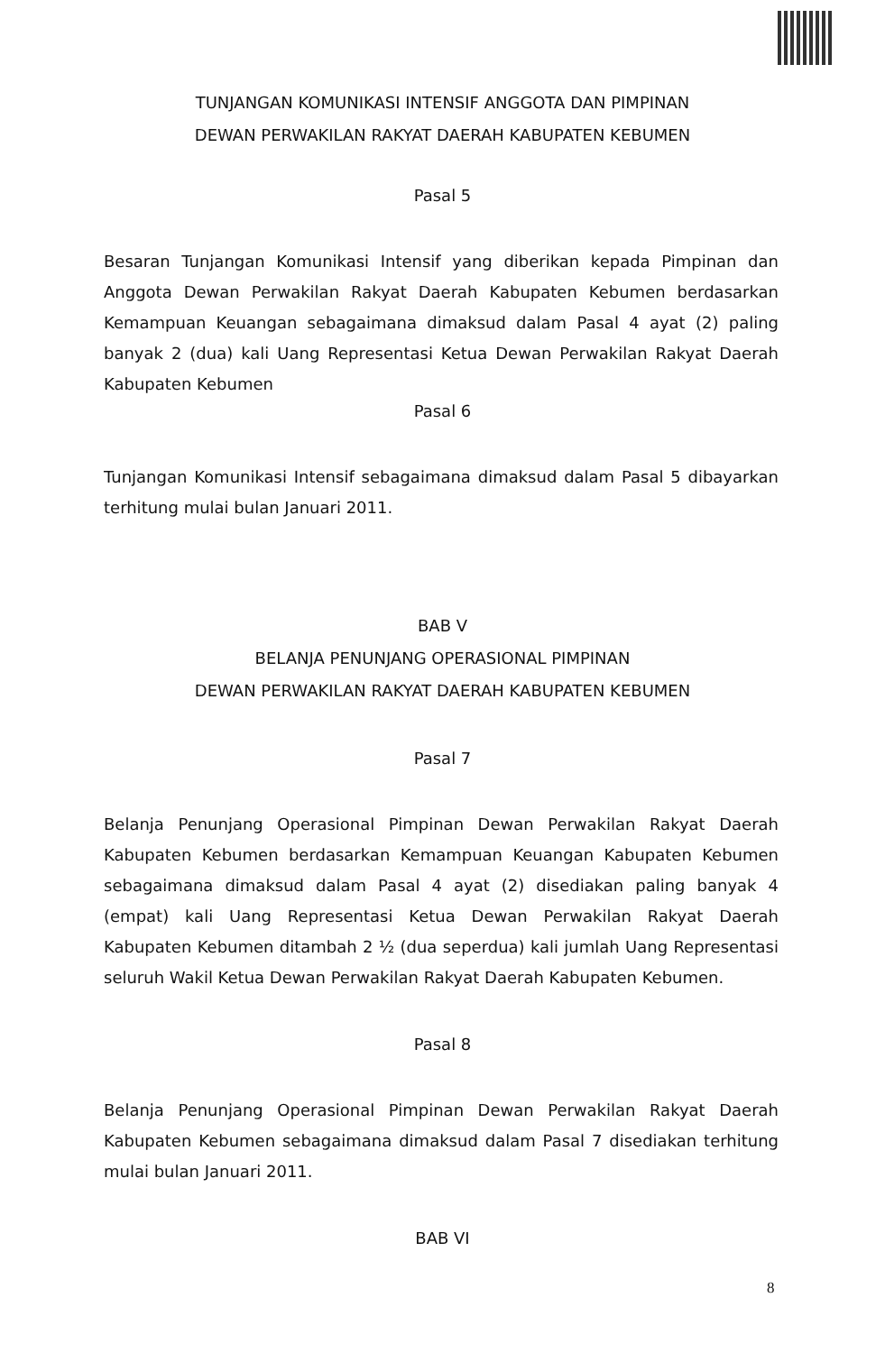TUNJANGAN KOMUNIKASI INTENSIF ANGGOTA DAN PIMPINAN
DEWAN PERWAKILAN RAKYAT DAERAH KABUPATEN KEBUMEN
Pasal 5
Besaran Tunjangan Komunikasi Intensif yang diberikan kepada Pimpinan dan Anggota Dewan Perwakilan Rakyat Daerah Kabupaten Kebumen berdasarkan Kemampuan Keuangan sebagaimana dimaksud dalam Pasal 4 ayat (2) paling banyak 2 (dua) kali Uang Representasi Ketua Dewan Perwakilan Rakyat Daerah Kabupaten Kebumen
Pasal 6
Tunjangan Komunikasi Intensif sebagaimana dimaksud dalam Pasal 5 dibayarkan terhitung mulai bulan Januari 2011.
BAB V
BELANJA PENUNJANG OPERASIONAL PIMPINAN
DEWAN PERWAKILAN RAKYAT DAERAH KABUPATEN KEBUMEN
Pasal 7
Belanja Penunjang Operasional Pimpinan Dewan Perwakilan Rakyat Daerah Kabupaten Kebumen berdasarkan Kemampuan Keuangan Kabupaten Kebumen sebagaimana dimaksud dalam Pasal 4 ayat (2) disediakan paling banyak 4 (empat) kali Uang Representasi Ketua Dewan Perwakilan Rakyat Daerah Kabupaten Kebumen ditambah 2 ½ (dua seperdua) kali jumlah Uang Representasi seluruh Wakil Ketua Dewan Perwakilan Rakyat Daerah Kabupaten Kebumen.
Pasal 8
Belanja Penunjang Operasional Pimpinan Dewan Perwakilan Rakyat Daerah Kabupaten Kebumen sebagaimana dimaksud dalam Pasal 7 disediakan terhitung mulai bulan Januari 2011.
BAB VI
8